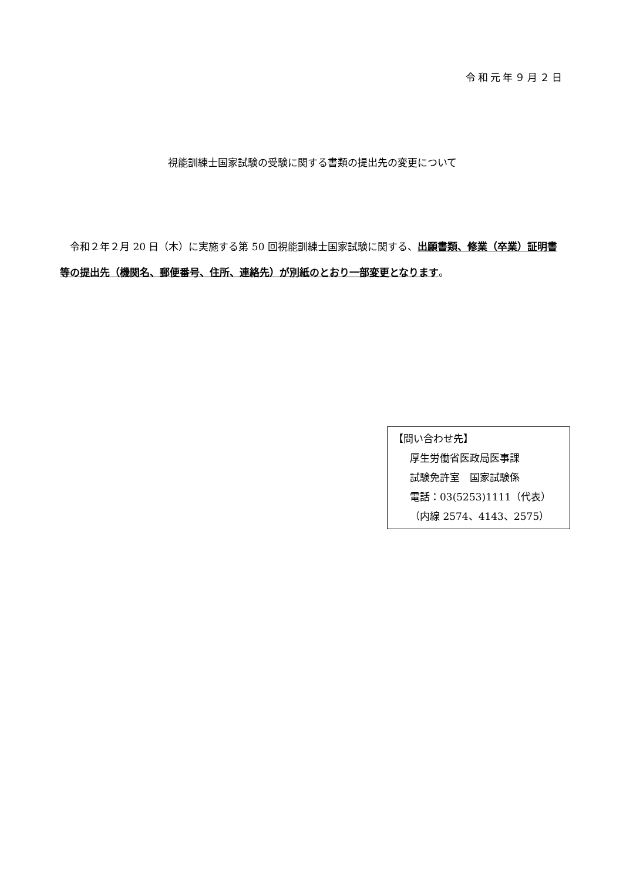令和元年９月２日
視能訓練士国家試験の受験に関する書類の提出先の変更について
　令和２年２月 20 日（木）に実施する第 50 回視能訓練士国家試験に関する、出願書類、修業（卒業）証明書等の提出先（機関名、郵便番号、住所、連絡先）が別紙のとおり一部変更となります。
【問い合わせ先】
厚生労働省医政局医事課
試験免許室　国家試験係
電話：03(5253)1111（代表）
（内線 2574、4143、2575）